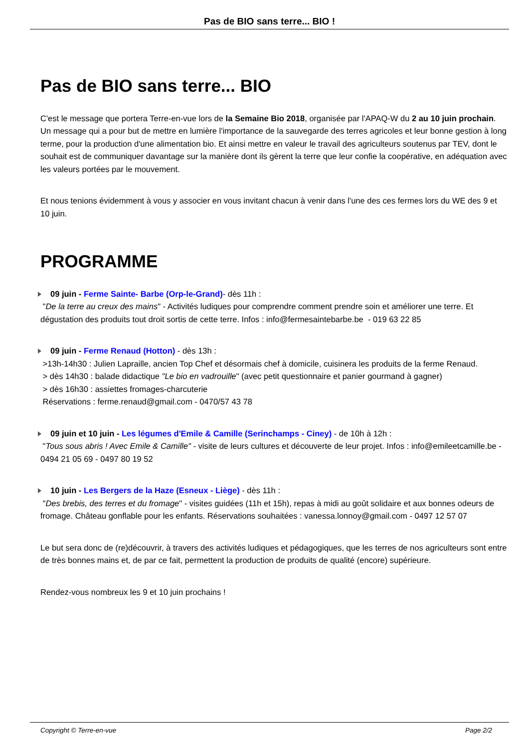Pas de BIO sans terre... BIO !
Pas de BIO sans terre... BIO
C'est le message que portera Terre-en-vue lors de la Semaine Bio 2018, organisée par l'APAQ-W du 2 au 10 juin prochain. Un message qui a pour but de mettre en lumière l'importance de la sauvegarde des terres agricoles et leur bonne gestion à long terme, pour la production d'une alimentation bio. Et ainsi mettre en valeur le travail des agriculteurs soutenus par TEV, dont le souhait est de communiquer davantage sur la manière dont ils gèrent la terre que leur confie la coopérative, en adéquation avec les valeurs portées par le mouvement.
Et nous tenions évidemment à vous y associer en vous invitant chacun à venir dans l'une des ces fermes lors du WE des 9 et 10 juin.
PROGRAMME
09 juin - Ferme Sainte- Barbe (Orp-le-Grand)- dès 11h :
"De la terre au creux des mains" - Activités ludiques pour comprendre comment prendre soin et améliorer une terre. Et dégustation des produits tout droit sortis de cette terre. Infos : info@fermesaintebarbe.be - 019 63 22 85
09 juin - Ferme Renaud (Hotton) - dès 13h :
>13h-14h30 : Julien Lapraille, ancien Top Chef et désormais chef à domicile, cuisinera les produits de la ferme Renaud.
> dès 14h30 : balade didactique "Le bio en vadrouille" (avec petit questionnaire et panier gourmand à gagner)
> dès 16h30 : assiettes fromages-charcuterie
Réservations : ferme.renaud@gmail.com - 0470/57 43 78
09 juin et 10 juin - Les légumes d'Emile & Camille (Serinchamps - Ciney) - de 10h à 12h :
"Tous sous abris ! Avec Emile & Camille" - visite de leurs cultures et découverte de leur projet. Infos : info@emileetcamille.be - 0494 21 05 69 - 0497 80 19 52
10 juin - Les Bergers de la Haze (Esneux - Liège) - dès 11h :
"Des brebis, des terres et du fromage" - visites guidées (11h et 15h), repas à midi au goût solidaire et aux bonnes odeurs de fromage. Château gonflable pour les enfants. Réservations souhaitées : vanessa.lonnoy@gmail.com - 0497 12 57 07
Le but sera donc de (re)découvrir, à travers des activités ludiques et pédagogiques, que les terres de nos agriculteurs sont entre de très bonnes mains et, de par ce fait, permettent la production de produits de qualité (encore) supérieure.
Rendez-vous nombreux les 9 et 10 juin prochains !
Copyright © Terre-en-vue Page 2/2